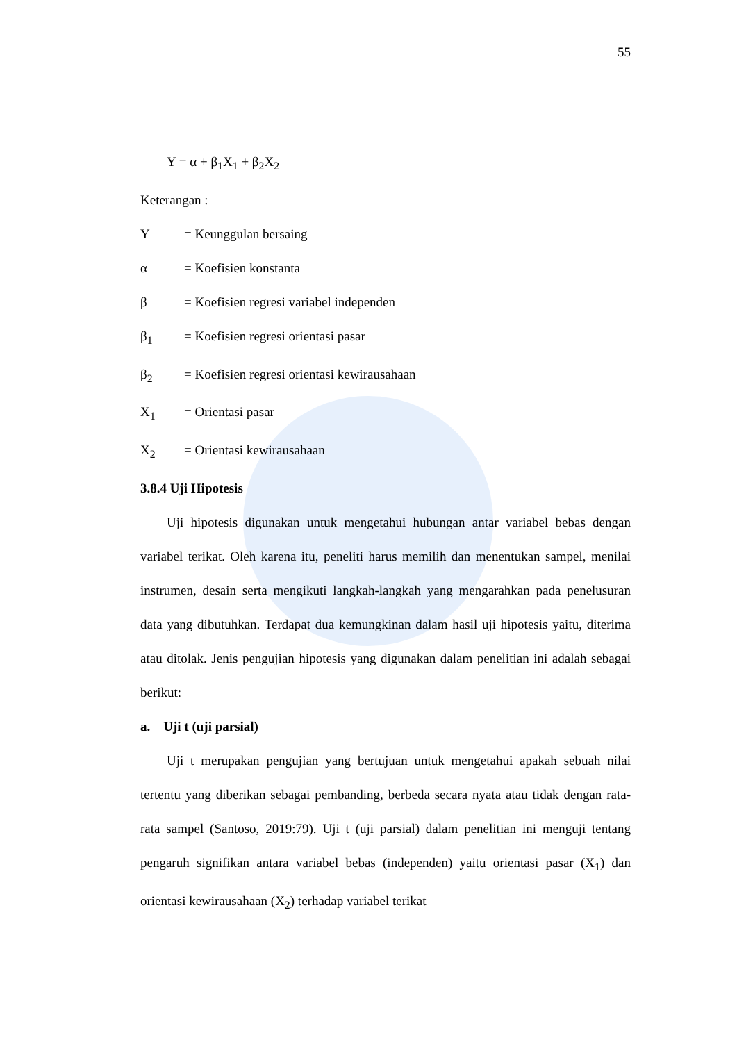55
Y = α + β<sub>1</sub>X<sub>1</sub> + β<sub>2</sub>X<sub>2</sub>
Keterangan :
Y = Keunggulan bersaing
α = Koefisien konstanta
β = Koefisien regresi variabel independen
β<sub>1</sub> = Koefisien regresi orientasi pasar
β<sub>2</sub> = Koefisien regresi orientasi kewirausahaan
X<sub>1</sub> = Orientasi pasar
X<sub>2</sub> = Orientasi kewirausahaan
3.8.4 Uji Hipotesis
Uji hipotesis digunakan untuk mengetahui hubungan antar variabel bebas dengan variabel terikat. Oleh karena itu, peneliti harus memilih dan menentukan sampel, menilai instrumen, desain serta mengikuti langkah-langkah yang mengarahkan pada penelusuran data yang dibutuhkan. Terdapat dua kemungkinan dalam hasil uji hipotesis yaitu, diterima atau ditolak. Jenis pengujian hipotesis yang digunakan dalam penelitian ini adalah sebagai berikut:
a. Uji t (uji parsial)
Uji t merupakan pengujian yang bertujuan untuk mengetahui apakah sebuah nilai tertentu yang diberikan sebagai pembanding, berbeda secara nyata atau tidak dengan rata-rata sampel (Santoso, 2019:79). Uji t (uji parsial) dalam penelitian ini menguji tentang pengaruh signifikan antara variabel bebas (independen) yaitu orientasi pasar (X<sub>1</sub>) dan orientasi kewirausahaan (X<sub>2</sub>) terhadap variabel terikat